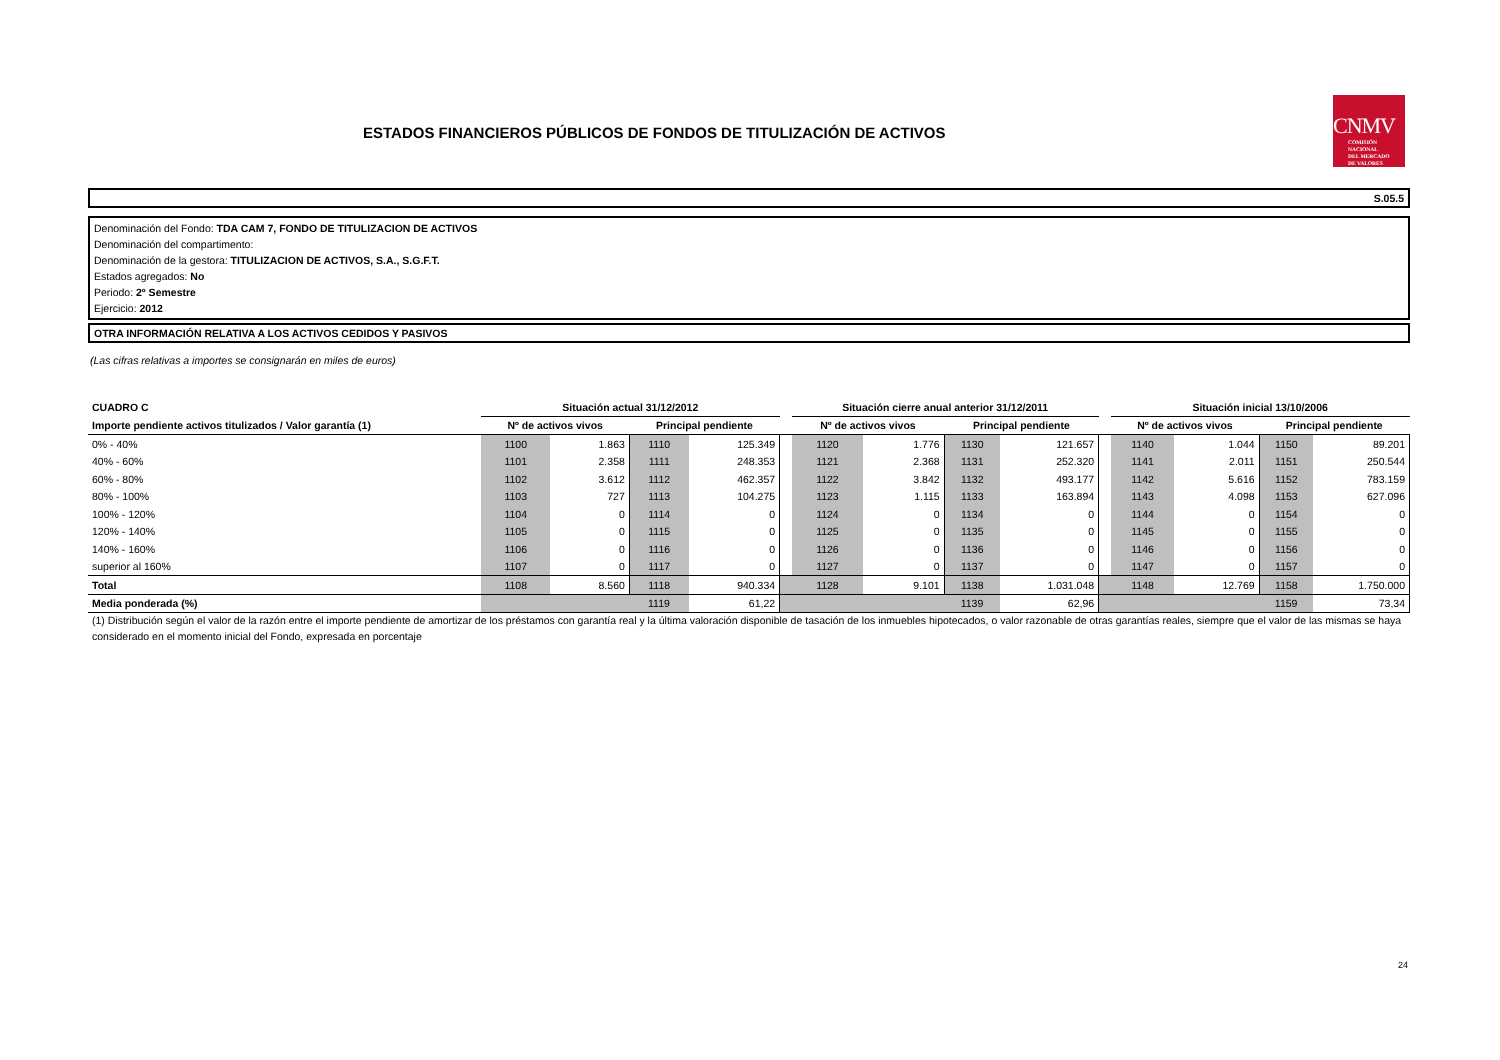ESTADOS FINANCIEROS PÚBLICOS DE FONDOS DE TITULIZACIÓN DE ACTIVOS
CNMV
COMISIÓN
NACIONAL
DEL MERCADO
DE VALORES
S.05.5
Denominación del Fondo: TDA CAM 7, FONDO DE TITULIZACION DE ACTIVOS
Denominación del compartimento:
Denominación de la gestora: TITULIZACION DE ACTIVOS, S.A., S.G.F.T.
Estados agregados: No
Periodo: 2º Semestre
Ejercicio: 2012
OTRA INFORMACIÓN RELATIVA A LOS ACTIVOS CEDIDOS Y PASIVOS
(Las cifras relativas a importes se consignarán en miles de euros)
| CUADRO C | Situación actual 31/12/2012 | | | | | Situación cierre anual anterior 31/12/2011 | | | | | Situación inicial 13/10/2006 | | | |
| --- | --- | --- | --- | --- | --- | --- | --- | --- | --- | --- | --- | --- | --- | --- |
| Importe pendiente activos titulizados / Valor garantía (1) | Nº de activos vivos | | Principal pendiente | | | Nº de activos vivos | | Principal pendiente | | | Nº de activos vivos | | Principal pendiente | |
| 0% - 40% | 1100 | 1.863 | 1110 | 125.349 | | 1120 | 1.776 | 1130 | 121.657 | | 1140 | 1.044 | 1150 | 89.201 |
| 40% - 60% | 1101 | 2.358 | 1111 | 248.353 | | 1121 | 2.368 | 1131 | 252.320 | | 1141 | 2.011 | 1151 | 250.544 |
| 60% - 80% | 1102 | 3.612 | 1112 | 462.357 | | 1122 | 3.842 | 1132 | 493.177 | | 1142 | 5.616 | 1152 | 783.159 |
| 80% - 100% | 1103 | 727 | 1113 | 104.275 | | 1123 | 1.115 | 1133 | 163.894 | | 1143 | 4.098 | 1153 | 627.096 |
| 100% - 120% | 1104 | 0 | 1114 | 0 | | 1124 | 0 | 1134 | 0 | | 1144 | 0 | 1154 | 0 |
| 120% - 140% | 1105 | 0 | 1115 | 0 | | 1125 | 0 | 1135 | 0 | | 1145 | 0 | 1155 | 0 |
| 140% - 160% | 1106 | 0 | 1116 | 0 | | 1126 | 0 | 1136 | 0 | | 1146 | 0 | 1156 | 0 |
| superior al 160% | 1107 | 0 | 1117 | 0 | | 1127 | 0 | 1137 | 0 | | 1147 | 0 | 1157 | 0 |
| Total | 1108 | 8.560 | 1118 | 940.334 | | 1128 | 9.101 | 1138 | 1.031.048 | | 1148 | 12.769 | 1158 | 1.750.000 |
| Media ponderada (%) | | | 1119 | 61,22 | | | | 1139 | 62,96 | | | | 1159 | 73,34 |
(1) Distribución según el valor de la razón entre el importe pendiente de amortizar de los préstamos con garantía real y la última valoración disponible de tasación de los inmuebles hipotecados, o valor razonable de otras garantías reales, siempre que el valor de las mismas se haya considerado en el momento inicial del Fondo, expresada en porcentaje
24